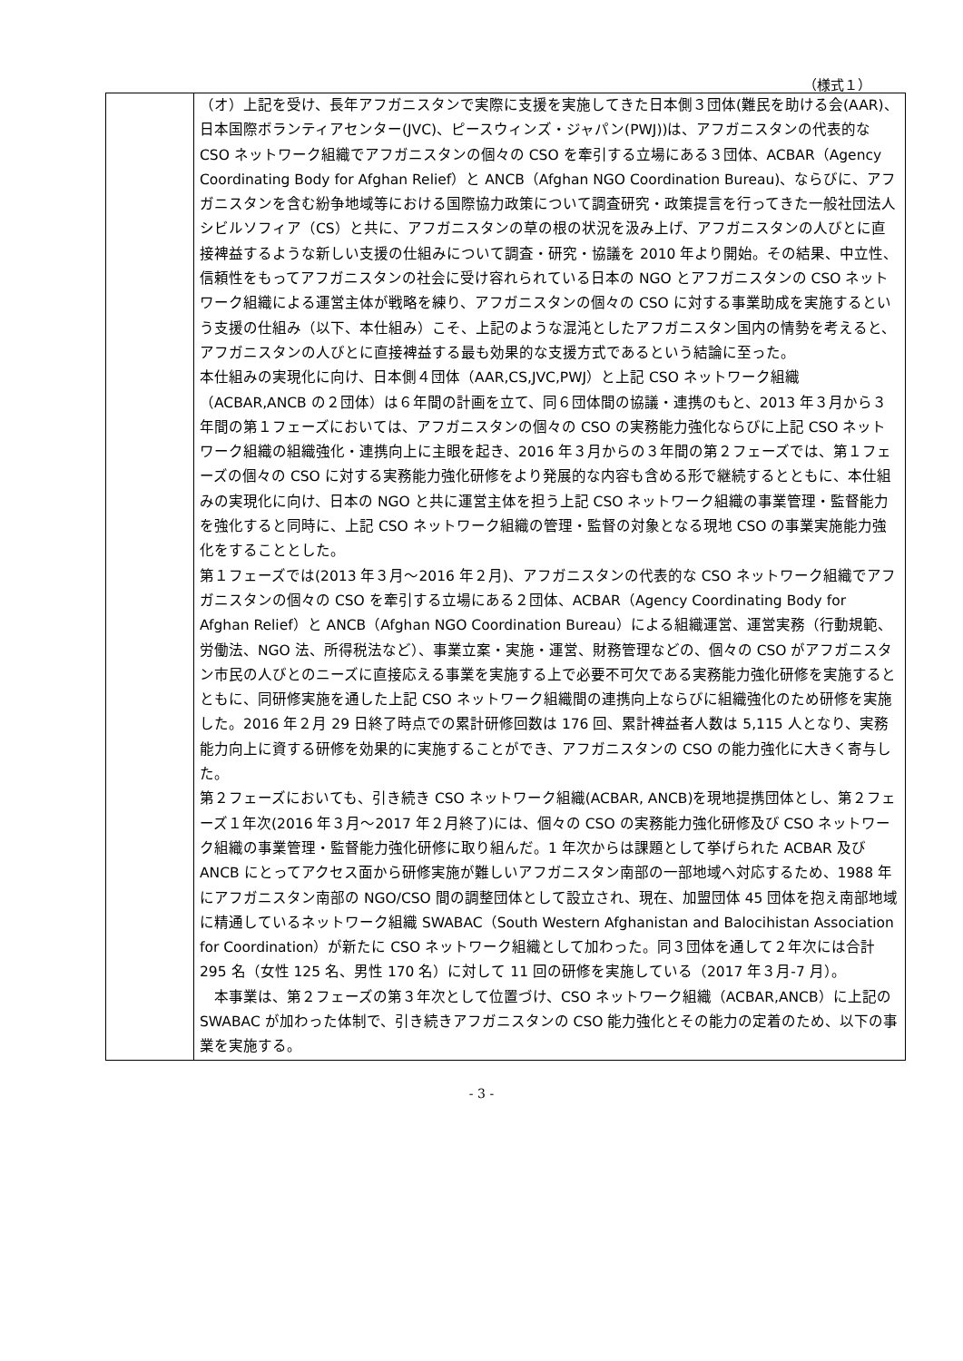（様式１）
| | （オ）上記を受け、長年アフガニスタンで実際に支援を実施してきた日本側３団体(難民を助ける会(AAR)、日本国際ボランティアセンター(JVC)、ピースウィンズ・ジャパン(PWJ))は、アフガニスタンの代表的な CSO ネットワーク組織でアフガニスタンの個々の CSO を牽引する立場にある３団体、ACBAR（Agency Coordinating Body for Afghan Relief）と ANCB（Afghan NGO Coordination Bureau)、ならびに、アフガニスタンを含む紛争地域等における国際協力政策について調査研究・政策提言を行ってきた一般社団法人シビルソフィア（CS）と共に、アフガニスタンの草の根の状況を汲み上げ、アフガニスタンの人びとに直接裨益するような新しい支援の仕組みについて調査・研究・協議を 2010 年より開始。その結果、中立性、信頼性をもってアフガニスタンの社会に受け容れられている日本の NGO とアフガニスタンの CSO ネットワーク組織による運営主体が戦略を練り、アフガニスタンの個々の CSO に対する事業助成を実施するという支援の仕組み（以下、本仕組み）こそ、上記のような混沌としたアフガニスタン国内の情勢を考えると、アフガニスタンの人びとに直接裨益する最も効果的な支援方式であるという結論に至った。 本仕組みの実現化に向け、日本側４団体（AAR,CS,JVC,PWJ）と上記 CSO ネットワーク組織（ACBAR,ANCB の２団体）は６年間の計画を立て、同６団体間の協議・連携のもと、2013 年３月から３年間の第１フェーズにおいては、アフガニスタンの個々の CSO の実務能力強化ならびに上記 CSO ネットワーク組織の組織強化・連携向上に主眼を起き、2016 年３月からの３年間の第２フェーズでは、第１フェーズの個々の CSO に対する実務能力強化研修をより発展的な内容も含める形で継続するとともに、本仕組みの実現化に向け、日本の NGO と共に運営主体を担う上記 CSO ネットワーク組織の事業管理・監督能力を強化すると同時に、上記 CSO ネットワーク組織の管理・監督の対象となる現地 CSO の事業実施能力強化をすることとした。 第１フェーズでは(2013 年３月～2016 年２月)、アフガニスタンの代表的な CSO ネットワーク組織でアフガニスタンの個々の CSO を牽引する立場にある２団体、ACBAR（Agency Coordinating Body for Afghan Relief）と ANCB（Afghan NGO Coordination Bureau）による組織運営、運営実務（行動規範、労働法、NGO 法、所得税法など）、事業立案・実施・運営、財務管理などの、個々の CSO がアフガニスタン市民の人びとのニーズに直接応える事業を実施する上で必要不可欠である実務能力強化研修を実施するとともに、同研修実施を通した上記 CSO ネットワーク組織間の連携向上ならびに組織強化のため研修を実施した。2016 年２月 29 日終了時点での累計研修回数は 176 回、累計裨益者人数は 5,115 人となり、実務能力向上に資する研修を効果的に実施することができ、アフガニスタンの CSO の能力強化に大きく寄与した。 第２フェーズにおいても、引き続き CSO ネットワーク組織(ACBAR, ANCB)を現地提携団体とし、第２フェーズ１年次(2016 年３月～2017 年２月終了)には、個々の CSO の実務能力強化研修及び CSO ネットワーク組織の事業管理・監督能力強化研修に取り組んだ。1 年次からは課題として挙げられた ACBAR 及び ANCB にとってアクセス面から研修実施が難しいアフガニスタン南部の一部地域へ対応するため、1988 年にアフガニスタン南部の NGO/CSO 間の調整団体として設立され、現在、加盟団体 45 団体を抱え南部地域に精通しているネットワーク組織 SWABAC（South Western Afghanistan and Balocihistan Association for Coordination）が新たに CSO ネットワーク組織として加わった。同３団体を通して２年次には合計 295 名（女性 125 名、男性 170 名）に対して 11 回の研修を実施している（2017 年３月-7 月）。 本事業は、第２フェーズの第３年次として位置づけ、CSO ネットワーク組織（ACBAR,ANCB）に上記の SWABAC が加わった体制で、引き続きアフガニスタンの CSO 能力強化とその能力の定着のため、以下の事業を実施する。 |
- 3 -